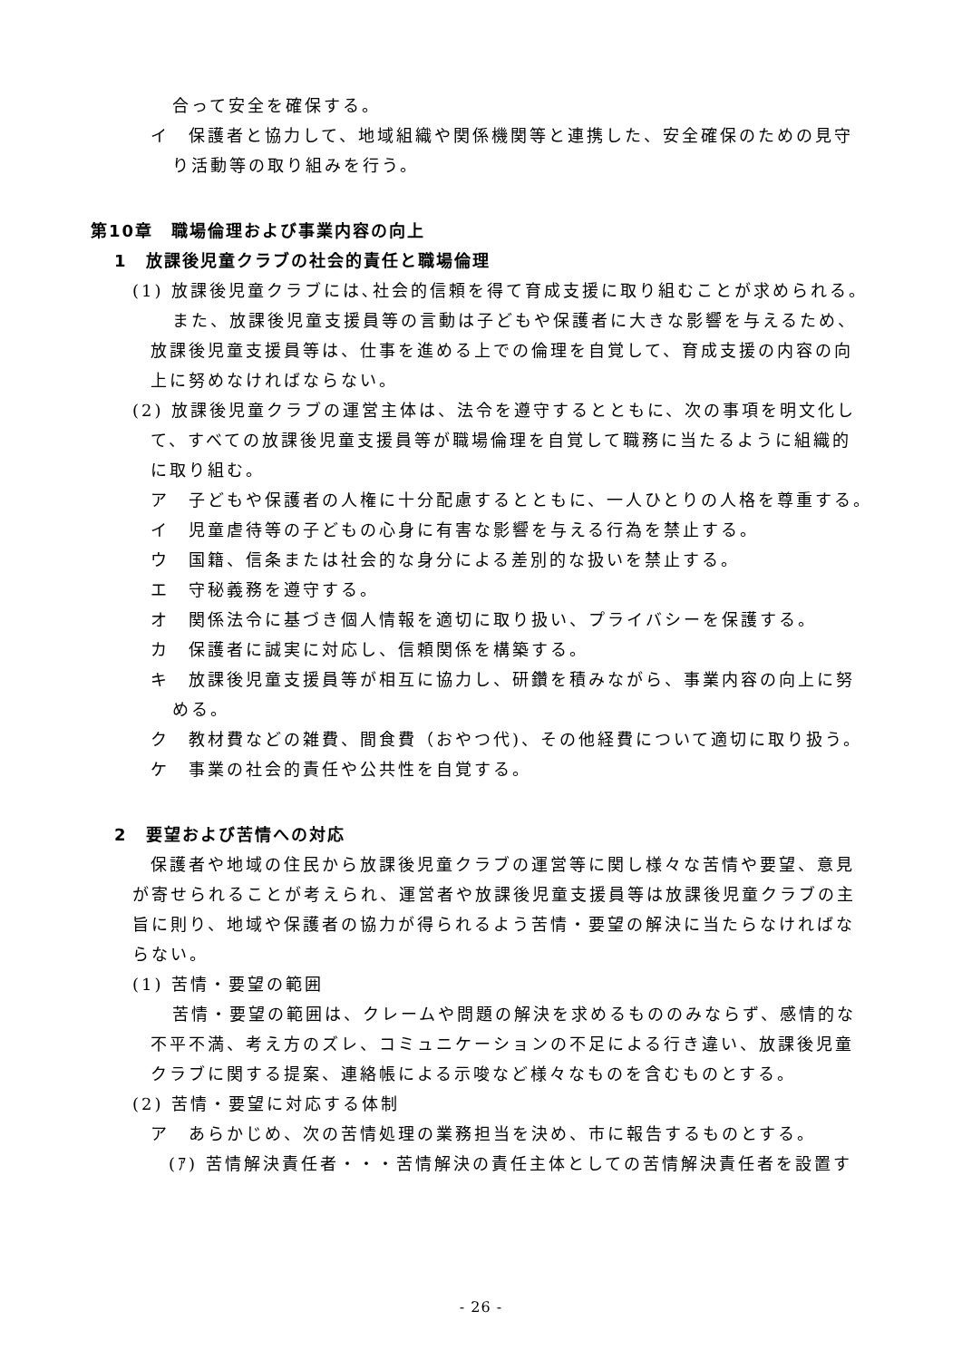合って安全を確保する。
イ　保護者と協力して、地域組織や関係機関等と連携した、安全確保のための見守
り活動等の取り組みを行う。
第10章　職場倫理および事業内容の向上
1　放課後児童クラブの社会的責任と職場倫理
(1) 放課後児童クラブには､社会的信頼を得て育成支援に取り組むことが求められる。
また、放課後児童支援員等の言動は子どもや保護者に大きな影響を与えるため、
放課後児童支援員等は、仕事を進める上での倫理を自覚して、育成支援の内容の向
上に努めなければならない。
(2) 放課後児童クラブの運営主体は、法令を遵守するとともに、次の事項を明文化し
て、すべての放課後児童支援員等が職場倫理を自覚して職務に当たるように組織的
に取り組む。
ア　子どもや保護者の人権に十分配慮するとともに、一人ひとりの人格を尊重する。
イ　児童虐待等の子どもの心身に有害な影響を与える行為を禁止する。
ウ　国籍、信条または社会的な身分による差別的な扱いを禁止する。
エ　守秘義務を遵守する。
オ　関係法令に基づき個人情報を適切に取り扱い、プライバシーを保護する。
カ　保護者に誠実に対応し、信頼関係を構築する。
キ　放課後児童支援員等が相互に協力し、研鑽を積みながら、事業内容の向上に努
める。
ク　教材費などの雑費、間食費（おやつ代)、その他経費について適切に取り扱う。
ケ　事業の社会的責任や公共性を自覚する。
2　要望および苦情への対応
保護者や地域の住民から放課後児童クラブの運営等に関し様々な苦情や要望、意見
が寄せられることが考えられ、運営者や放課後児童支援員等は放課後児童クラブの主
旨に則り、地域や保護者の協力が得られるよう苦情・要望の解決に当たらなければな
らない。
(1) 苦情・要望の範囲
苦情・要望の範囲は、クレームや問題の解決を求めるもののみならず、感情的な
不平不満、考え方のズレ、コミュニケーションの不足による行き違い、放課後児童
クラブに関する提案、連絡帳による示唆など様々なものを含むものとする。
(2) 苦情・要望に対応する体制
ア　あらかじめ、次の苦情処理の業務担当を決め、市に報告するものとする。
(ｱ) 苦情解決責任者・・・苦情解決の責任主体としての苦情解決責任者を設置す
- 26 -